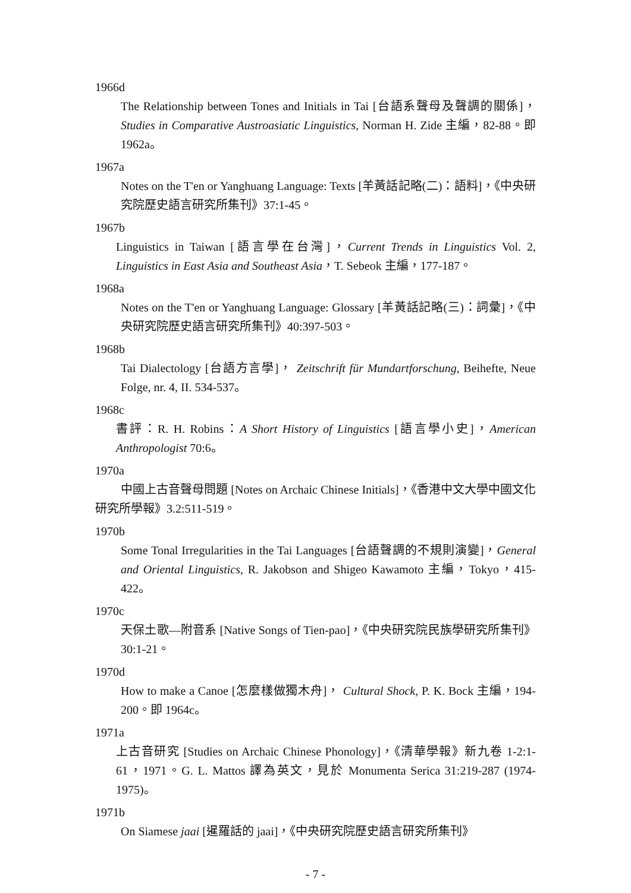1966d
The Relationship between Tones and Initials in Tai [台語系聲母及聲調的關係]，Studies in Comparative Austroasiatic Linguistics, Norman H. Zide 主編，82-88。即 1962a。
1967a
Notes on the T'en or Yanghuang Language: Texts [羊黃話記略(二)：語料]，《中央研究院歷史語言研究所集刊》37:1-45。
1967b
Linguistics in Taiwan [語言學在台灣]，Current Trends in Linguistics Vol. 2, Linguistics in East Asia and Southeast Asia，T. Sebeok 主編，177-187。
1968a
Notes on the T'en or Yanghuang Language: Glossary [羊黃話記略(三)：詞彙]，《中央研究院歷史語言研究所集刊》40:397-503。
1968b
Tai Dialectology [台語方言學]， Zeitschrift für Mundartforschung, Beihefte, Neue Folge, nr. 4, II. 534-537。
1968c
書評：R. H. Robins：A Short History of Linguistics [語言學小史]，American Anthropologist 70:6。
1970a
中國上古音聲母問題 [Notes on Archaic Chinese Initials]，《香港中文大學中國文化研究所學報》3.2:511-519。
1970b
Some Tonal Irregularities in the Tai Languages [台語聲調的不規則演變]，General and Oriental Linguistics, R. Jakobson and Shigeo Kawamoto 主編，Tokyo，415-422。
1970c
天保土歌—附音系 [Native Songs of Tien-pao]，《中央研究院民族學研究所集刊》30:1-21。
1970d
How to make a Canoe [怎麼樣做獨木舟]， Cultural Shock, P. K. Bock 主編，194-200。即 1964c。
1971a
上古音研究 [Studies on Archaic Chinese Phonology]，《清華學報》新九卷 1-2:1-61，1971。G. L. Mattos 譯為英文，見於 Monumenta Serica 31:219-287 (1974-1975)。
1971b
On Siamese jaai [暹羅話的 jaai]，《中央研究院歷史語言研究所集刊》
- 7 -